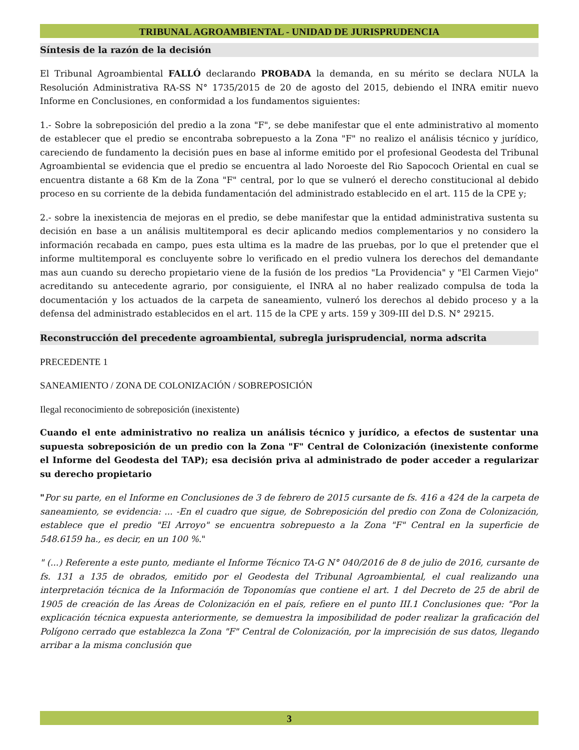TRIBUNAL AGROAMBIENTAL - UNIDAD DE JURISPRUDENCIA
Síntesis de la razón de la decisión
El Tribunal Agroambiental FALLÓ declarando PROBADA la demanda, en su mérito se declara NULA la Resolución Administrativa RA-SS N° 1735/2015 de 20 de agosto del 2015, debiendo el INRA emitir nuevo Informe en Conclusiones, en conformidad a los fundamentos siguientes:
1.- Sobre la sobreposición del predio a la zona "F", se debe manifestar que el ente administrativo al momento de establecer que el predio se encontraba sobrepuesto a la Zona "F" no realizo el análisis técnico y jurídico, careciendo de fundamento la decisión pues en base al informe emitido por el profesional Geodesta del Tribunal Agroambiental se evidencia que el predio se encuentra al lado Noroeste del Rio Sapococh Oriental en cual se encuentra distante a 68 Km de la Zona "F" central, por lo que se vulneró el derecho constitucional al debido proceso en su corriente de la debida fundamentación del administrado establecido en el art. 115 de la CPE y;
2.- sobre la inexistencia de mejoras en el predio, se debe manifestar que la entidad administrativa sustenta su decisión en base a un análisis multitemporal es decir aplicando medios complementarios y no considero la información recabada en campo, pues esta ultima es la madre de las pruebas, por lo que el pretender que el informe multitemporal es concluyente sobre lo verificado en el predio vulnera los derechos del demandante mas aun cuando su derecho propietario viene de la fusión de los predios "La Providencia" y "El Carmen Viejo" acreditando su antecedente agrario, por consiguiente, el INRA al no haber realizado compulsa de toda la documentación y los actuados de la carpeta de saneamiento, vulneró los derechos al debido proceso y a la defensa del administrado establecidos en el art. 115 de la CPE y arts. 159 y 309-III del D.S. N° 29215.
Reconstrucción del precedente agroambiental, subregla jurisprudencial, norma adscrita
PRECEDENTE 1
SANEAMIENTO / ZONA DE COLONIZACIÓN / SOBREPOSICIÓN
Ilegal reconocimiento de sobreposición (inexistente)
Cuando el ente administrativo no realiza un análisis técnico y jurídico, a efectos de sustentar una supuesta sobreposición de un predio con la Zona "F" Central de Colonización (inexistente conforme el Informe del Geodesta del TAP); esa decisión priva al administrado de poder acceder a regularizar su derecho propietario
"Por su parte, en el Informe en Conclusiones de 3 de febrero de 2015 cursante de fs. 416 a 424 de la carpeta de saneamiento, se evidencia: ... -En el cuadro que sigue, de Sobreposición del predio con Zona de Colonización, establece que el predio "El Arroyo" se encuentra sobrepuesto a la Zona "F" Central en la superficie de 548.6159 ha., es decir, en un 100 %."
" (...) Referente a este punto, mediante el Informe Técnico TA-G N° 040/2016 de 8 de julio de 2016, cursante de fs. 131 a 135 de obrados, emitido por el Geodesta del Tribunal Agroambiental, el cual realizando una interpretación técnica de la Información de Toponomías que contiene el art. 1 del Decreto de 25 de abril de 1905 de creación de las Áreas de Colonización en el país, refiere en el punto III.1 Conclusiones que: "Por la explicación técnica expuesta anteriormente, se demuestra la imposibilidad de poder realizar la graficación del Polígono cerrado que establezca la Zona "F" Central de Colonización, por la imprecisión de sus datos, llegando arribar a la misma conclusión que
3